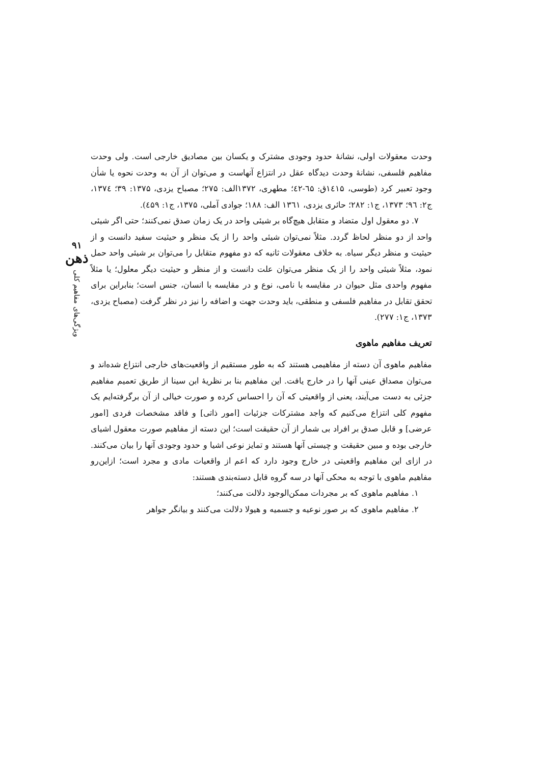۹۱
ذهن
ویژگی‌های مفاهیم کلی
وحدت معقولات اولی، نشانهٔ حدود وجودی مشترک و یکسان بین مصادیق خارجی است. ولی وحدت مفاهیم فلسفی، نشانهٔ وحدت دیدگاه عقل در انتزاع آنهاست و می‌توان از آن به وحدت نحوه یا شأن وجود تعبیر کرد (طوسی، ۱٤۱۵ق: ٦۵-٤۲؛ مطهری، ۱۳۷۲الف: ۲۷۵؛ مصباح یزدی، ۱۳۷۵: ۳۹؛ ۱۳۷٤، ج۲: ۹٦؛ ۱۳۷۳، ج۱: ۲۸۲؛ حائری یزدی، ۱۳٦۱ الف: ۱۸۸؛ جوادی آملی، ۱۳۷۵، ج۱: ٤۵۹).
۷. دو معقول اول متضاد و متقابل هیچ‌گاه بر شیئی واحد در یک زمان صدق نمی‌کنند؛ حتی اگر شیئی واحد از دو منظر لحاظ گردد. مثلاً نمی‌توان شیئی واحد را از یک منظر و حیثیت سفید دانست و از حیثیت و منظر دیگر سیاه. به خلاف معقولات ثانیه که دو مفهوم متقابل را می‌توان بر شیئی واحد حمل نمود، مثلاً شیئی واحد را از یک منظر می‌توان علت دانست و از منظر و حیثیت دیگر معلول؛ یا مثلاً مفهوم واحدی مثل حیوان در مقایسه با نامی، نوع و در مقایسه با انسان، جنس است؛ بنابراین برای تحقق تقابل در مفاهیم فلسفی و منطقی، باید وحدت جهت و اضافه را نیز در نظر گرفت (مصباح یزدی، ۱۳۷۳، ج۱: ۲۷۷).
تعریف مفاهیم ماهوی
مفاهیم ماهوی آن دسته از مفاهیمی هستند که به طور مستقیم از واقعیت‌های خارجی انتزاع شده‌اند و می‌توان مصداق عینی آنها را در خارج یافت. این مفاهیم بنا بر نظریهٔ ابن سینا از طریق تعمیم مفاهیم جزئی به دست می‌آیند، یعنی از واقعیتی که آن را احساس کرده و صورت خیالی از آن برگرفته‌ایم یک مفهوم کلی انتزاع می‌کنیم که واجد مشترکات جزئیات [امور ذاتی] و فاقد مشخصات فردی [امور عرضی] و قابل صدق بر افراد بی شمار از آن حقیقت است؛ این دسته از مفاهیم صورت معقول اشیای خارجی بوده و مبین حقیقت و چیستی آنها هستند و تمایز نوعی اشیا و حدود وجودی آنها را بیان می‌کنند. در ازای این مفاهیم واقعیتی در خارج وجود دارد که اعم از واقعیات مادی و مجرد است؛ ازاین‌رو مفاهیم ماهوی با توجه به محکی آنها در سه گروه قابل دسته‌بندی هستند:
۱. مفاهیم ماهوی که بر مجردات ممکن‌الوجود دلالت می‌کنند؛
۲. مفاهیم ماهوی که بر صور نوعیه و جسمیه و هیولا دلالت می‌کنند و بیانگر جواهر